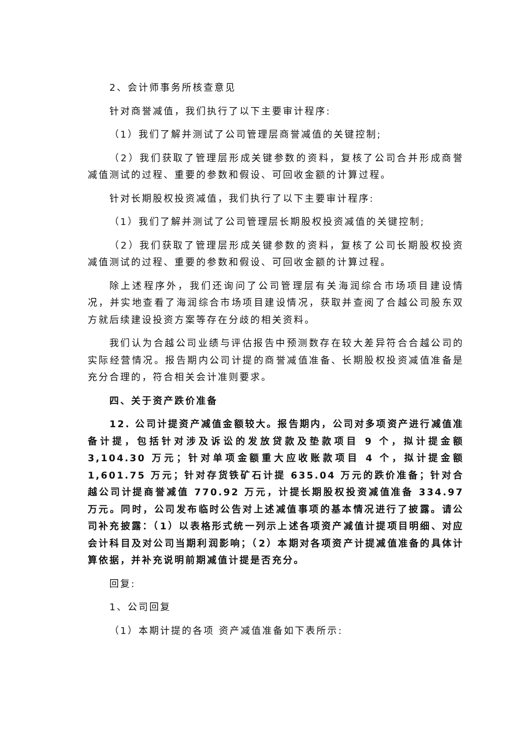2、会计师事务所核查意见
针对商誉减值，我们执行了以下主要审计程序:
（1）我们了解并测试了公司管理层商誉减值的关键控制;
（2）我们获取了管理层形成关键参数的资料，复核了公司合并形成商誉减值测试的过程、重要的参数和假设、可回收金额的计算过程。
针对长期股权投资减值，我们执行了以下主要审计程序:
（1）我们了解并测试了公司管理层长期股权投资减值的关键控制;
（2）我们获取了管理层形成关键参数的资料，复核了公司长期股权投资减值测试的过程、重要的参数和假设、可回收金额的计算过程。
除上述程序外，我们还询问了公司管理层有关海润综合市场项目建设情况，并实地查看了海润综合市场项目建设情况，获取并查阅了合越公司股东双方就后续建设投资方案等存在分歧的相关资料。
我们认为合越公司业绩与评估报告中预测数存在较大差异符合合越公司的实际经营情况。报告期内公司计提的商誉减值准备、长期股权投资减值准备是充分合理的，符合相关会计准则要求。
四、关于资产跌价准备
12. 公司计提资产减值金额较大。报告期内，公司对多项资产进行减值准备计提，包括针对涉及诉讼的发放贷款及垫款项目 9 个，拟计提金额 3,104.30 万元；针对单项金额重大应收账款项目 4 个，拟计提金额 1,601.75 万元；针对存货铁矿石计提 635.04 万元的跌价准备；针对合越公司计提商誉减值 770.92 万元，计提长期股权投资减值准备 334.97 万元。同时，公司发布临时公告对上述减值事项的基本情况进行了披露。请公司补充披露：（1）以表格形式统一列示上述各项资产减值计提项目明细、对应会计科目及对公司当期利润影响；（2）本期对各项资产计提减值准备的具体计算依据，并补充说明前期减值计提是否充分。
回复:
1、公司回复
（1）本期计提的各项 资产减值准备如下表所示: